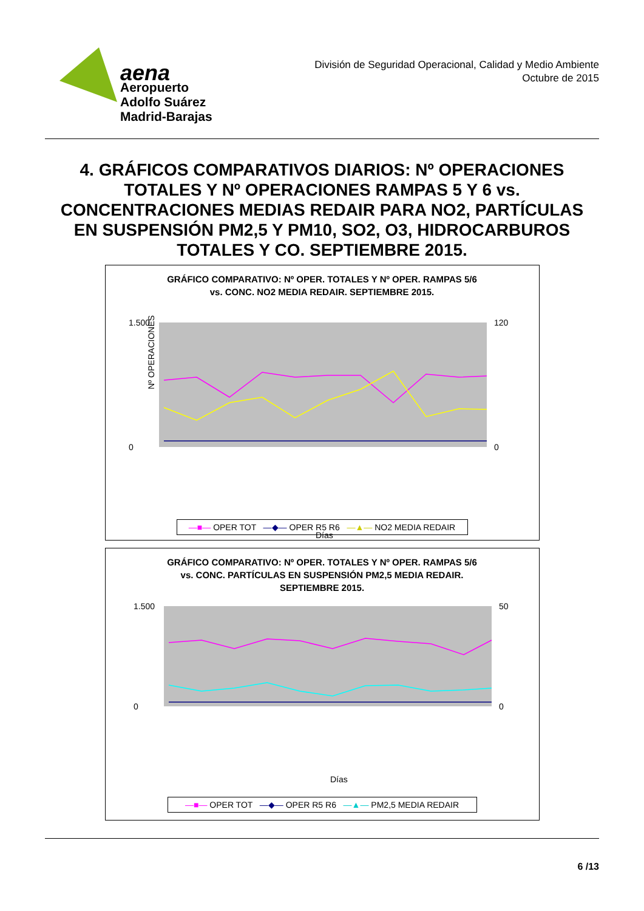aena
Aeropuerto
Adolfo Suárez
Madrid-Barajas
División de Seguridad Operacional, Calidad y Medio Ambiente
Octubre de 2015
4. GRÁFICOS COMPARATIVOS DIARIOS: Nº OPERACIONES TOTALES Y Nº OPERACIONES RAMPAS 5 Y 6 vs. CONCENTRACIONES MEDIAS REDAIR PARA NO2, PARTÍCULAS EN SUSPENSIÓN PM2,5 Y PM10, SO2, O3, HIDROCARBUROS TOTALES Y CO. SEPTIEMBRE 2015.
GRÁFICO COMPARATIVO: Nº OPER. TOTALES Y Nº OPER. RAMPAS 5/6
vs. CONC. NO2 MEDIA REDAIR. SEPTIEMBRE 2015.
Nº OPERACIONES
1.500
0
120
0
Días
—■— OPER TOT —◆— OPER R5 R6 —▲— NO2 MEDIA REDAIR
GRÁFICO COMPARATIVO: Nº OPER. TOTALES Y Nº OPER. RAMPAS 5/6
vs. CONC. PARTÍCULAS EN SUSPENSIÓN PM2,5 MEDIA REDAIR.
SEPTIEMBRE 2015.
1.500
0
50
0
Días
—■— OPER TOT —◆— OPER R5 R6 —▲— PM2,5 MEDIA REDAIR
6 /13